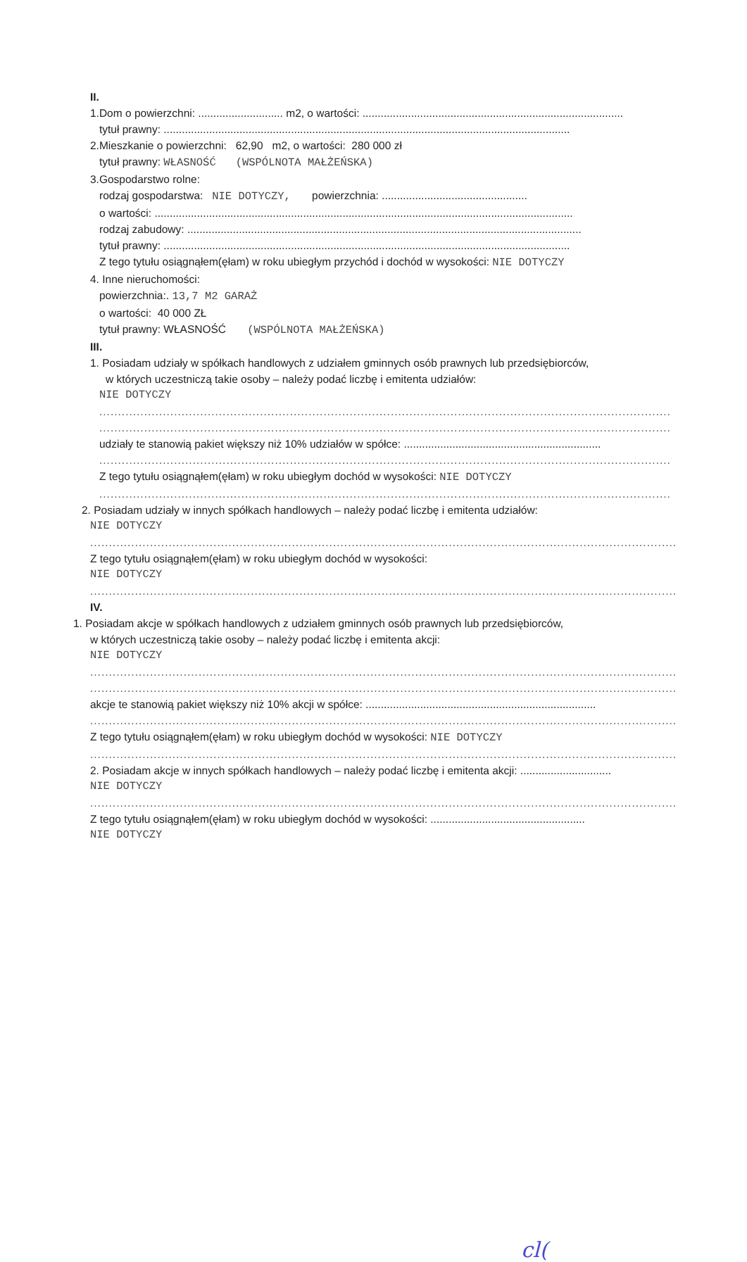II.
1.Dom o powierzchni: ............................ m2, o wartości: ......................................................................................
tytuł prawny: ......................................................................................................................................
2.Mieszkanie o powierzchni: 62,90 m2, o wartości: 280 000 zł
tytuł prawny: WŁASNOŚĆ (WSPÓLNOTA MAŁŻEŃSKA)
3.Gospodarstwo rolne:
rodzaj gospodarstwa: NIE DOTYCZY, powierzchnia: ................................................
o wartości: ..........................................................................................................................................
rodzaj zabudowy: ..................................................................................................................................
tytuł prawny: ......................................................................................................................................
Z tego tytułu osiągnąłem(ęłam) w roku ubiegłym przychód i dochód w wysokości: NIE DOTYCZY
4. Inne nieruchomości:
powierzchnia:. 13,7 M2 GARAŻ
o wartości: 40 000 ZŁ
tytuł prawny: WŁASNOŚĆ (WSPÓLNOTA MAŁŻEŃSKA)
III.
1. Posiadam udziały w spółkach handlowych z udziałem gminnych osób prawnych lub przedsiębiorców,
w których uczestniczą takie osoby – należy podać liczbę i emitenta udziałów:
NIE DOTYCZY
.........................................................................................................................................................
.........................................................................................................................................................
udziały te stanowią pakiet większy niż 10% udziałów w spółce: .................................................................
.........................................................................................................................................................
Z tego tytułu osiągnąłem(ęłam) w roku ubiegłym dochód w wysokości: NIE DOTYCZY
.........................................................................................................................................................
2. Posiadam udziały w innych spółkach handlowych – należy podać liczbę i emitenta udziałów:
NIE DOTYCZY
.............................................................................................................................................................
Z tego tytułu osiągnąłem(ęłam) w roku ubiegłym dochód w wysokości:
NIE DOTYCZY
.............................................................................................................................................................
IV.
1. Posiadam akcje w spółkach handlowych z udziałem gminnych osób prawnych lub przedsiębiorców,
w których uczestniczą takie osoby – należy podać liczbę i emitenta akcji:
NIE DOTYCZY
.............................................................................................................................................................
.............................................................................................................................................................
akcje te stanowią pakiet większy niż 10% akcji w spółce: ............................................................................
.............................................................................................................................................................
Z tego tytułu osiągnąłem(ęłam) w roku ubiegłym dochód w wysokości: NIE DOTYCZY
.............................................................................................................................................................
2. Posiadam akcje w innych spółkach handlowych – należy podać liczbę i emitenta akcji: ..............................
NIE DOTYCZY
.............................................................................................................................................................
Z tego tytułu osiągnąłem(ęłam) w roku ubiegłym dochód w wysokości: ...................................................
NIE DOTYCZY
cl(